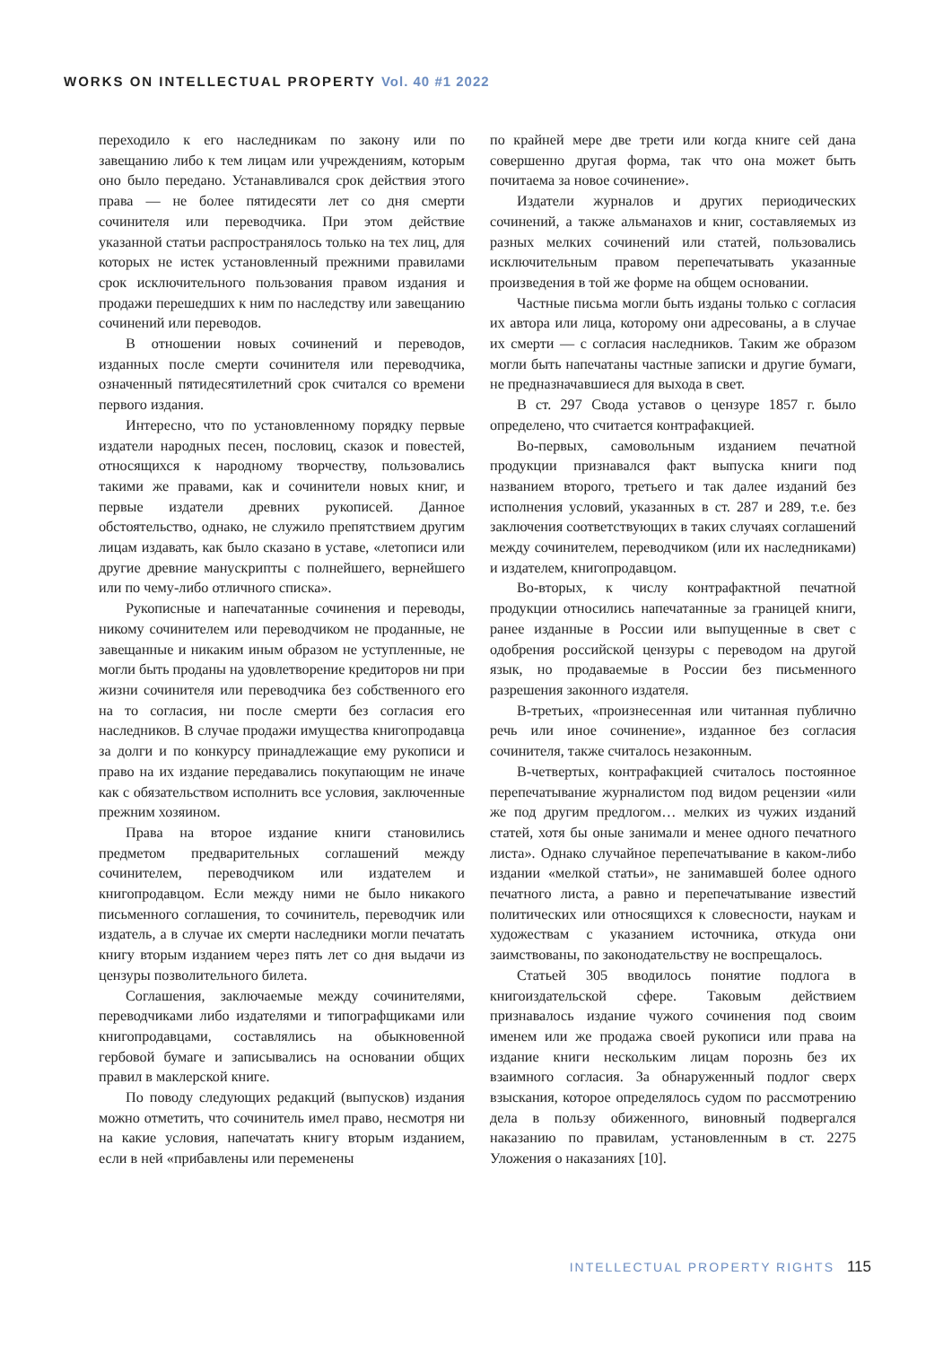WORKS ON INTELLECTUAL PROPERTY Vol. 40 #1 2022
переходило к его наследникам по закону или по завещанию либо к тем лицам или учреждениям, которым оно было передано. Устанавливался срок действия этого права — не более пятидесяти лет со дня смерти сочинителя или переводчика. При этом действие указанной статьи распространялось только на тех лиц, для которых не истек установленный прежними правилами срок исключительного пользования правом издания и продажи перешедших к ним по наследству или завещанию сочинений или переводов.
В отношении новых сочинений и переводов, изданных после смерти сочинителя или переводчика, означенный пятидесятилетний срок считался со времени первого издания.
Интересно, что по установленному порядку первые издатели народных песен, пословиц, сказок и повестей, относящихся к народному творчеству, пользовались такими же правами, как и сочинители новых книг, и первые издатели древних рукописей. Данное обстоятельство, однако, не служило препятствием другим лицам издавать, как было сказано в уставе, «летописи или другие древние манускрипты с полнейшего, вернейшего или по чему-либо отличного списка».
Рукописные и напечатанные сочинения и переводы, никому сочинителем или переводчиком не проданные, не завещанные и никаким иным образом не уступленные, не могли быть проданы на удовлетворение кредиторов ни при жизни сочинителя или переводчика без собственного его на то согласия, ни после смерти без согласия его наследников. В случае продажи имущества книгопродавца за долги и по конкурсу принадлежащие ему рукописи и право на их издание передавались покупающим не иначе как с обязательством исполнить все условия, заключенные прежним хозяином.
Права на второе издание книги становились предметом предварительных соглашений между сочинителем, переводчиком или издателем и книгопродавцом. Если между ними не было никакого письменного соглашения, то сочинитель, переводчик или издатель, а в случае их смерти наследники могли печатать книгу вторым изданием через пять лет со дня выдачи из цензуры позволительного билета.
Соглашения, заключаемые между сочинителями, переводчиками либо издателями и типографщиками или книгопродавцами, составлялись на обыкновенной гербовой бумаге и записывались на основании общих правил в маклерской книге.
По поводу следующих редакций (выпусков) издания можно отметить, что сочинитель имел право, несмотря ни на какие условия, напечатать книгу вторым изданием, если в ней «прибавлены или переменены
по крайней мере две трети или когда книге сей дана совершенно другая форма, так что она может быть почитаема за новое сочинение».
Издатели журналов и других периодических сочинений, а также альманахов и книг, составляемых из разных мелких сочинений или статей, пользовались исключительным правом перепечатывать указанные произведения в той же форме на общем основании.
Частные письма могли быть изданы только с согласия их автора или лица, которому они адресованы, а в случае их смерти — с согласия наследников. Таким же образом могли быть напечатаны частные записки и другие бумаги, не предназначавшиеся для выхода в свет.
В ст. 297 Свода уставов о цензуре 1857 г. было определено, что считается контрафакцией.
Во-первых, самовольным изданием печатной продукции признавался факт выпуска книги под названием второго, третьего и так далее изданий без исполнения условий, указанных в ст. 287 и 289, т.е. без заключения соответствующих в таких случаях соглашений между сочинителем, переводчиком (или их наследниками) и издателем, книгопродавцом.
Во-вторых, к числу контрафактной печатной продукции относились напечатанные за границей книги, ранее изданные в России или выпущенные в свет с одобрения российской цензуры с переводом на другой язык, но продаваемые в России без письменного разрешения законного издателя.
В-третьих, «произнесенная или читанная публично речь или иное сочинение», изданное без согласия сочинителя, также считалось незаконным.
В-четвертых, контрафакцией считалось постоянное перепечатывание журналистом под видом рецензии «или же под другим предлогом… мелких из чужих изданий статей, хотя бы оные занимали и менее одного печатного листа». Однако случайное перепечатывание в каком-либо издании «мелкой статьи», не занимавшей более одного печатного листа, а равно и перепечатывание известий политических или относящихся к словесности, наукам и художествам с указанием источника, откуда они заимствованы, по законодательству не воспрещалось.
Статьей 305 вводилось понятие подлога в книгоиздательской сфере. Таковым действием признавалось издание чужого сочинения под своим именем или же продажа своей рукописи или права на издание книги нескольким лицам порознь без их взаимного согласия. За обнаруженный подлог сверх взыскания, которое определялось судом по рассмотрению дела в пользу обиженного, виновный подвергался наказанию по правилам, установленным в ст. 2275 Уложения о наказаниях [10].
INTELLECTUAL PROPERTY RIGHTS 115